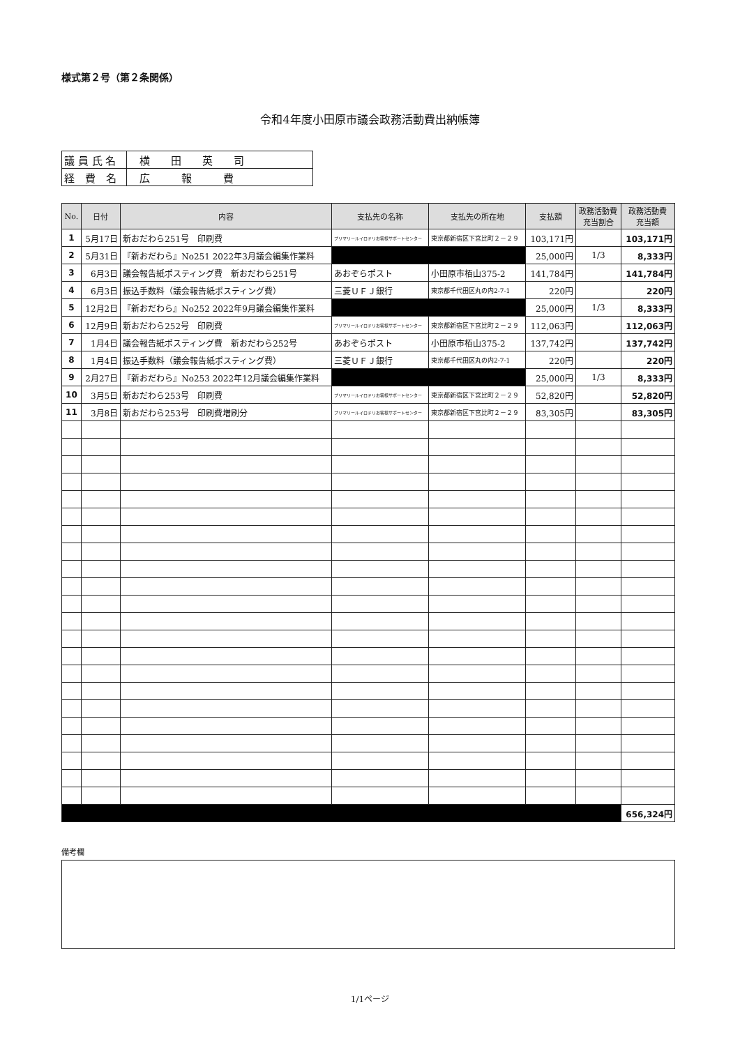様式第２号（第２条関係）
令和4年度小田原市議会政務活動費出納帳簿
| 議 員 氏 名 | 横 田 英 司 |
| 経 費 名 | 広 報 費 |
| No. | 日付 | 内容 | 支払先の名称 | 支払先の所在地 | 支払額 | 政務活動費 充当割合 | 政務活動費 充当額 |
| --- | --- | --- | --- | --- | --- | --- | --- |
| 1 | 5月17日 | 新おだわら251号 印刷費 | プリマリールイロドリお客様サポートセンター | 東京都新宿区下宮比町２－２９ | 103,171円 | | 103,171円 |
| 2 | 5月31日 | 『新おだわら』No251 2022年3月議会編集作業料 | | | 25,000円 | 1/3 | 8,333円 |
| 3 | 6月3日 | 議会報告紙ポスティング費 新おだわら251号 | あおぞらポスト | 小田原市栢山375-2 | 141,784円 | | 141,784円 |
| 4 | 6月3日 | 振込手数料（議会報告紙ポスティング費） | 三菱ＵＦＪ銀行 | 東京都千代田区丸の内2-7-1 | 220円 | | 220円 |
| 5 | 12月2日 | 『新おだわら』No252 2022年9月議会編集作業料 | | | 25,000円 | 1/3 | 8,333円 |
| 6 | 12月9日 | 新おだわら252号 印刷費 | プリマリールイロドリお客様サポートセンター | 東京都新宿区下宮比町２－２９ | 112,063円 | | 112,063円 |
| 7 | 1月4日 | 議会報告紙ポスティング費 新おだわら252号 | あおぞらポスト | 小田原市栢山375-2 | 137,742円 | | 137,742円 |
| 8 | 1月4日 | 振込手数料（議会報告紙ポスティング費） | 三菱ＵＦＪ銀行 | 東京都千代田区丸の内2-7-1 | 220円 | | 220円 |
| 9 | 2月27日 | 『新おだわら』No253 2022年12月議会編集作業料 | | | 25,000円 | 1/3 | 8,333円 |
| 10 | 3月5日 | 新おだわら253号 印刷費 | プリマリールイロドリお客様サポートセンター | 東京都新宿区下宮比町２－２９ | 52,820円 | | 52,820円 |
| 11 | 3月8日 | 新おだわら253号 印刷費増刷分 | プリマリールイロドリお客様サポートセンター | 東京都新宿区下宮比町２－２９ | 83,305円 | | 83,305円 |
| | | | | | | | 656,324円 |
備考欄
1/1ページ